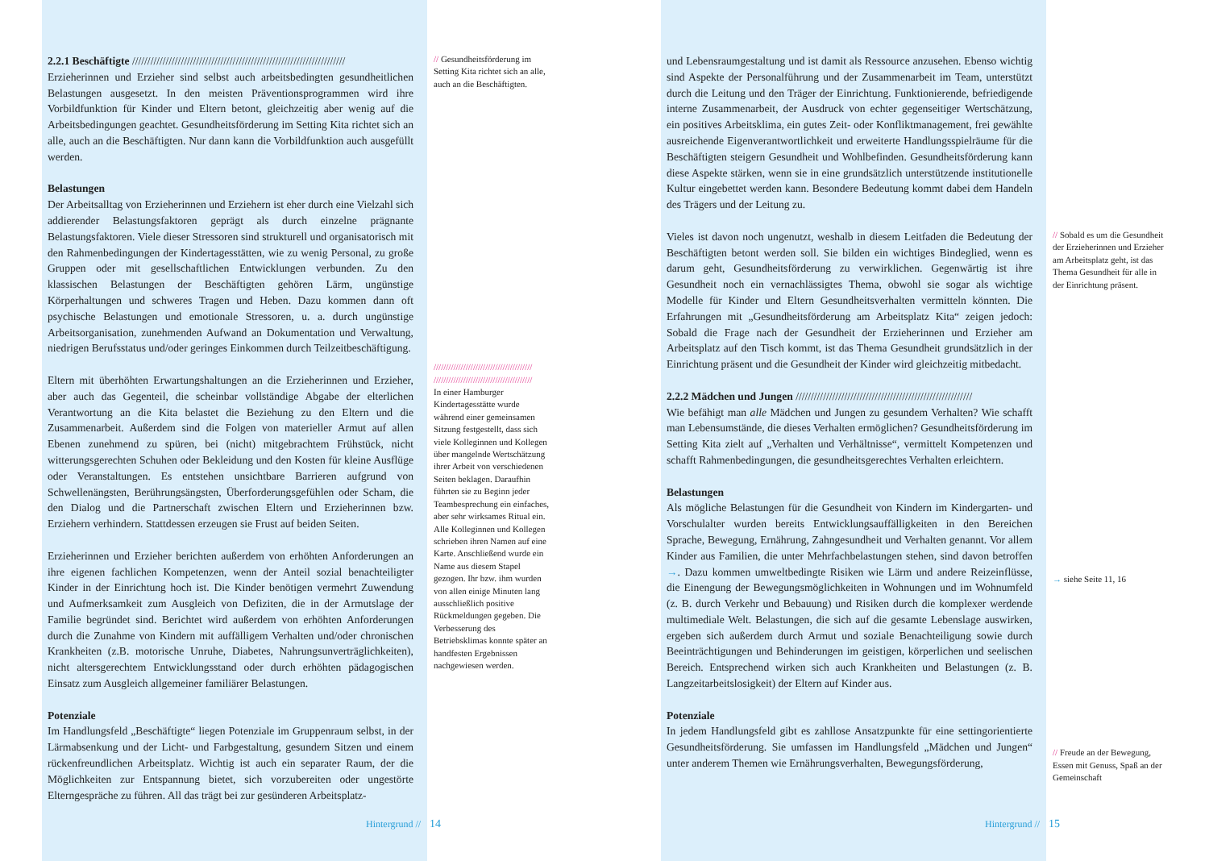2.2.1 Beschäftigte //////////////////////////////////////////////////////////////////////
Erzieherinnen und Erzieher sind selbst auch arbeitsbedingten gesundheitlichen Belastungen ausgesetzt. In den meisten Präventionsprogrammen wird ihre Vorbildfunktion für Kinder und Eltern betont, gleichzeitig aber wenig auf die Arbeitsbedingungen geachtet. Gesundheitsförderung im Setting Kita richtet sich an alle, auch an die Beschäftigten. Nur dann kann die Vorbildfunktion auch ausgefüllt werden.
Belastungen
Der Arbeitsalltag von Erzieherinnen und Erziehern ist eher durch eine Vielzahl sich addierender Belastungsfaktoren geprägt als durch einzelne prägnante Belastungsfaktoren. Viele dieser Stressoren sind strukturell und organisatorisch mit den Rahmenbedingungen der Kindertagesstätten, wie zu wenig Personal, zu große Gruppen oder mit gesellschaftlichen Entwicklungen verbunden. Zu den klassischen Belastungen der Beschäftigten gehören Lärm, ungünstige Körperhaltungen und schweres Tragen und Heben. Dazu kommen dann oft psychische Belastungen und emotionale Stressoren, u. a. durch ungünstige Arbeitsorganisation, zunehmenden Aufwand an Dokumentation und Verwaltung, niedrigen Berufsstatus und/oder geringes Einkommen durch Teilzeitbeschäftigung.
Eltern mit überhöhten Erwartungshaltungen an die Erzieherinnen und Erzieher, aber auch das Gegenteil, die scheinbar vollständige Abgabe der elterlichen Verantwortung an die Kita belastet die Beziehung zu den Eltern und die Zusammenarbeit. Außerdem sind die Folgen von materieller Armut auf allen Ebenen zunehmend zu spüren, bei (nicht) mitgebrachtem Frühstück, nicht witterungsgerechten Schuhen oder Bekleidung und den Kosten für kleine Ausflüge oder Veranstaltungen. Es entstehen unsichtbare Barrieren aufgrund von Schwellenängsten, Berührungsängsten, Überforderungsgefühlen oder Scham, die den Dialog und die Partnerschaft zwischen Eltern und Erzieherinnen bzw. Erziehern verhindern. Stattdessen erzeugen sie Frust auf beiden Seiten.
Erzieherinnen und Erzieher berichten außerdem von erhöhten Anforderungen an ihre eigenen fachlichen Kompetenzen, wenn der Anteil sozial benachteiligter Kinder in der Einrichtung hoch ist. Die Kinder benötigen vermehrt Zuwendung und Aufmerksamkeit zum Ausgleich von Defiziten, die in der Armutslage der Familie begründet sind. Berichtet wird außerdem von erhöhten Anforderungen durch die Zunahme von Kindern mit auffälligem Verhalten und/oder chronischen Krankheiten (z.B. motorische Unruhe, Diabetes, Nahrungsunverträglichkeiten), nicht altersgerechtem Entwicklungsstand oder durch erhöhten pädagogischen Einsatz zum Ausgleich allgemeiner familiärer Belastungen.
Potenziale
Im Handlungsfeld „Beschäftigte“ liegen Potenziale im Gruppenraum selbst, in der Lärmabsenkung und der Licht- und Farbgestaltung, gesundem Sitzen und einem rückenfreundlichen Arbeitsplatz. Wichtig ist auch ein separater Raum, der die Möglichkeiten zur Entspannung bietet, sich vorzubereiten oder ungestörte Elterngespräche zu führen. All das trägt bei zur gesünderen Arbeitsplatz-
// Gesundheitsförderung im Setting Kita richtet sich an alle, auch an die Beschäftigten.
//////////////////////////////////////// ////////////////////////////////////////
In einer Hamburger Kindertagesstätte wurde während einer gemeinsamen Sitzung festgestellt, dass sich viele Kolleginnen und Kollegen über mangelnde Wertschätzung ihrer Arbeit von verschiedenen Seiten beklagen. Daraufhin führten sie zu Beginn jeder Teambesprechung ein einfaches, aber sehr wirksames Ritual ein. Alle Kolleginnen und Kollegen schrieben ihren Namen auf eine Karte. Anschließend wurde ein Name aus diesem Stapel gezogen. Ihr bzw. ihm wurden von allen einige Minuten lang ausschließlich positive Rückmeldungen gegeben. Die Verbesserung des Betriebsklimas konnte später an handfesten Ergebnissen nachgewiesen werden.
Hintergrund // 14
und Lebensraumgestaltung und ist damit als Ressource anzusehen. Ebenso wichtig sind Aspekte der Personalführung und der Zusammenarbeit im Team, unterstützt durch die Leitung und den Träger der Einrichtung. Funktionierende, befriedigende interne Zusammenarbeit, der Ausdruck von echter gegenseitiger Wertschätzung, ein positives Arbeitsklima, ein gutes Zeit- oder Konfliktmanagement, frei gewählte ausreichende Eigenverantwortlichkeit und erweiterte Handlungsspielräume für die Beschäftigten steigern Gesundheit und Wohlbefinden. Gesundheitsförderung kann diese Aspekte stärken, wenn sie in eine grundsätzlich unterstützende institutionelle Kultur eingebettet werden kann. Besondere Bedeutung kommt dabei dem Handeln des Trägers und der Leitung zu.
Vieles ist davon noch ungenutzt, weshalb in diesem Leitfaden die Bedeutung der Beschäftigten betont werden soll. Sie bilden ein wichtiges Bindeglied, wenn es darum geht, Gesundheitsförderung zu verwirklichen. Gegenwärtig ist ihre Gesundheit noch ein vernachlässigtes Thema, obwohl sie sogar als wichtige Modelle für Kinder und Eltern Gesundheitsverhalten vermitteln könnten. Die Erfahrungen mit „Gesundheitsförderung am Arbeitsplatz Kita“ zeigen jedoch: Sobald die Frage nach der Gesundheit der Erzieherinnen und Erzieher am Arbeitsplatz auf den Tisch kommt, ist das Thema Gesundheit grundsätzlich in der Einrichtung präsent und die Gesundheit der Kinder wird gleichzeitig mitbedacht.
2.2.2 Mädchen und Jungen //////////////////////////////////////////////////////////
Wie befähigt man alle Mädchen und Jungen zu gesundem Verhalten? Wie schafft man Lebensumstände, die dieses Verhalten ermöglichen? Gesundheitsförderung im Setting Kita zielt auf „Verhalten und Verhältnisse“, vermittelt Kompetenzen und schafft Rahmenbedingungen, die gesundheitsgerechtes Verhalten erleichtern.
Belastungen
Als mögliche Belastungen für die Gesundheit von Kindern im Kindergarten- und Vorschulalter wurden bereits Entwicklungsauffälligkeiten in den Bereichen Sprache, Bewegung, Ernährung, Zahngesundheit und Verhalten genannt. Vor allem Kinder aus Familien, die unter Mehrfachbelastungen stehen, sind davon betroffen →. Dazu kommen umweltbedingte Risiken wie Lärm und andere Reizeinflüsse, die Einengung der Bewegungsmöglichkeiten in Wohnungen und im Wohnumfeld (z. B. durch Verkehr und Bebauung) und Risiken durch die komplexer werdende multimediale Welt. Belastungen, die sich auf die gesamte Lebenslage auswirken, ergeben sich außerdem durch Armut und soziale Benachteiligung sowie durch Beeinträchtigungen und Behinderungen im geistigen, körperlichen und seelischen Bereich. Entsprechend wirken sich auch Krankheiten und Belastungen (z. B. Langzeitarbeitslosigkeit) der Eltern auf Kinder aus.
Potenziale
In jedem Handlungsfeld gibt es zahllose Ansatzpunkte für eine settingorientierte Gesundheitsförderung. Sie umfassen im Handlungsfeld „Mädchen und Jungen“ unter anderem Themen wie Ernährungsverhalten, Bewegungsförderung,
// Sobald es um die Gesundheit der Erzieherinnen und Erzieher am Arbeitsplatz geht, ist das Thema Gesundheit für alle in der Einrichtung präsent.
→ siehe Seite 11, 16
// Freude an der Bewegung, Essen mit Genuss, Spaß an der Gemeinschaft
Hintergrund // 15